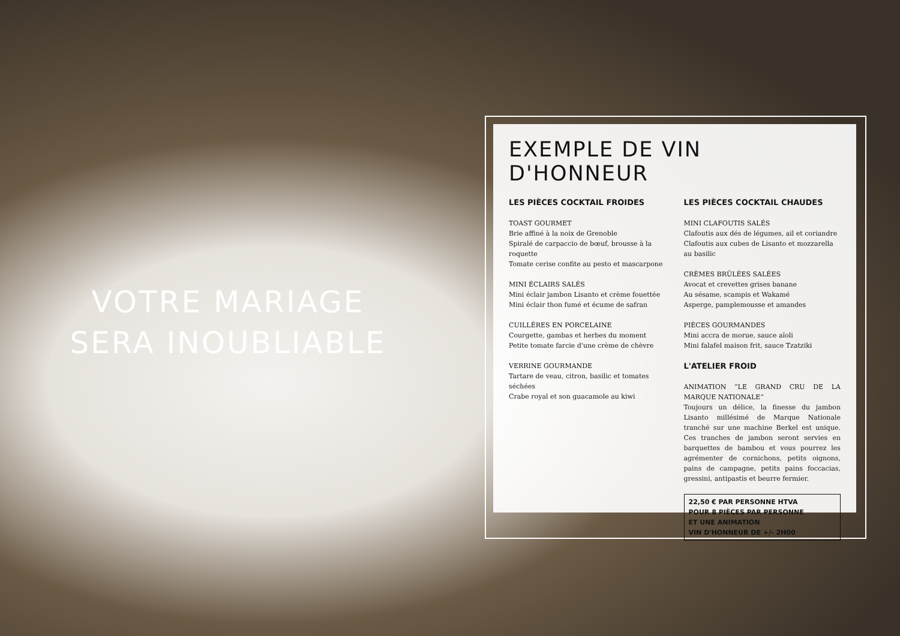VOTRE MARIAGE
SERA INOUBLIABLE
EXEMPLE DE VIN D'HONNEUR
LES PIÈCES COCKTAIL FROIDES
TOAST GOURMET
Brie affiné à la noix de Grenoble
Spiralé de carpaccio de bœuf, brousse à la roquette
Tomate cerise confite au pesto et mascarpone
MINI ÉCLAIRS SALÉS
Mini éclair jambon Lisanto et crème fouettée
Mini éclair thon fumé et écume de safran
CUILLÈRES EN PORCELAINE
Courgette, gambas et herbes du moment
Petite tomate farcie d'une crème de chèvre
VERRINE GOURMANDE
Tartare de veau, citron, basilic et tomates séchées
Crabe royal et son guacamole au kiwi
LES PIÈCES COCKTAIL CHAUDES
MINI CLAFOUTIS SALÉS
Clafoutis aux dés de légumes, ail et coriandre
Clafoutis aux cubes de Lisanto et mozzarella au basilic
CRÈMES BRÛLÉES SALÉES
Avocat et crevettes grises banane
Au sésame, scampis et Wakamé
Asperge, pamplemousse et amandes
PIÈCES GOURMANDES
Mini accra de morue, sauce aïoli
Mini falafel maison frit, sauce Tzatziki
L'ATELIER FROID
ANIMATION “LE GRAND CRU DE LA MARQUE NATIONALE”
Toujours un délice, la finesse du jambon Lisanto millésimé de Marque Nationale tranché sur une machine Berkel est unique. Ces tranches de jambon seront servies en barquettes de bambou et vous pourrez les agrémenter de cornichons, petits oignons, pains de campagne, petits pains foccacias, gressini, antipastis et beurre fermier.
22,50 € PAR PERSONNE HTVA
POUR 8 PIÈCES PAR PERSONNE
ET UNE ANIMATION
VIN D'HONNEUR DE +/- 2H00